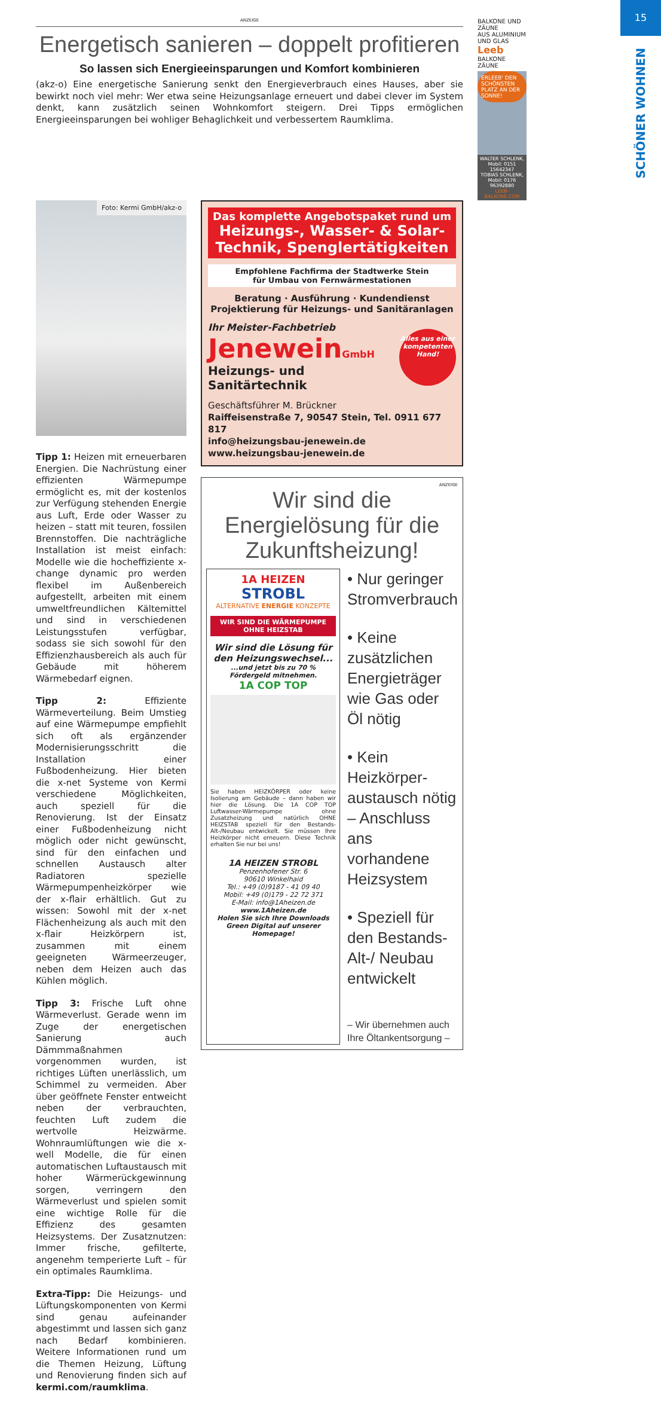15
SCHÖNER WOHNEN
ANZEIGE
Energetisch sanieren – doppelt profitieren
So lassen sich Energieeinsparungen und Komfort kombinieren
(akz-o) Eine energetische Sanierung senkt den Energieverbrauch eines Hauses, aber sie bewirkt noch viel mehr: Wer etwa seine Heizungsanlage erneuert und dabei clever im System denkt, kann zusätzlich seinen Wohnkomfort steigern. Drei Tipps ermöglichen Energieeinsparungen bei wohliger Behaglichkeit und verbessertem Raumklima.
BALKONE UND ZÄUNE
AUS ALUMINIUM UND GLAS Leeb BALKONE ZÄUNE
ERLEEB' DEN SCHÖNSTEN PLATZ AN DER SONNE!
WALTER SCHLENK, Mobil: 0151 15642347
TOBIAS SCHLENK, Mobil: 0176 96392880
LEEB-BALKONE.COM
Foto: Kermi GmbH/akz-o
Tipp 1: Heizen mit erneuerbaren Energien. Die Nachrüstung einer effizienten Wärmepumpe ermöglicht es, mit der kostenlos zur Verfügung stehenden Energie aus Luft, Erde oder Wasser zu heizen – statt mit teuren, fossilen Brennstoffen. Die nachträgliche Installation ist meist einfach: Modelle wie die hocheffiziente x-change dynamic pro werden flexibel im Außenbereich aufgestellt, arbeiten mit einem umweltfreundlichen Kältemittel und sind in verschiedenen Leistungsstufen verfügbar, sodass sie sich sowohl für den Effizienzhausbereich als auch für Gebäude mit höherem Wärmebedarf eignen.
Tipp 2: Effiziente Wärmeverteilung. Beim Umstieg auf eine Wärmepumpe empfiehlt sich oft als ergänzender Modernisierungsschritt die Installation einer Fußbodenheizung. Hier bieten die x-net Systeme von Kermi verschiedene Möglichkeiten, auch speziell für die Renovierung. Ist der Einsatz einer Fußbodenheizung nicht möglich oder nicht gewünscht, sind für den einfachen und schnellen Austausch alter Radiatoren spezielle Wärmepumpenheizkörper wie der x-flair erhältlich. Gut zu wissen: Sowohl mit der x-net Flächenheizung als auch mit den x-flair Heizkörpern ist, zusammen mit einem geeigneten Wärmeerzeuger, neben dem Heizen auch das Kühlen möglich.
Tipp 3: Frische Luft ohne Wärmeverlust. Gerade wenn im Zuge der energetischen Sanierung auch Dämmmaßnahmen vorgenommen wurden, ist richtiges Lüften unerlässlich, um Schimmel zu vermeiden. Aber über geöffnete Fenster entweicht neben der verbrauchten, feuchten Luft zudem die wertvolle Heizwärme. Wohnraumlüftungen wie die x-well Modelle, die für einen automatischen Luftaustausch mit hoher Wärmerückgewinnung sorgen, verringern den Wärmeverlust und spielen somit eine wichtige Rolle für die Effizienz des gesamten Heizsystems. Der Zusatznutzen: Immer frische, gefilterte, angenehm temperierte Luft – für ein optimales Raumklima.
Extra-Tipp: Die Heizungs- und Lüftungskomponenten von Kermi sind genau aufeinander abgestimmt und lassen sich ganz nach Bedarf kombinieren. Weitere Informationen rund um die Themen Heizung, Lüftung und Renovierung finden sich auf kermi.com/raumklima.
Das komplette Angebotspaket rund um
Heizungs-, Wasser- & Solar-Technik, Spenglertätigkeiten
Empfohlene Fachfirma der Stadtwerke Stein
für Umbau von Fernwärmestationen
Beratung · Ausführung · Kundendienst
Projektierung für Heizungs- und Sanitäranlagen
Ihr Meister-Fachbetrieb
JeneweinGmbH
Heizungs- und Sanitärtechnik
Alles aus einer kompetenten Hand!
Geschäftsführer M. Brückner
Raiffeisenstraße 7, 90547 Stein, Tel. 0911 677 817
info@heizungsbau-jenewein.de
www.heizungsbau-jenewein.de
ANZEIGE
Wir sind die Energielösung für die Zukunftsheizung!
1A HEIZEN
STROBL
ALTERNATIVE ENERGIE KONZEPTE
WIR SIND DIE WÄRMEPUMPE OHNE HEIZSTAB
Wir sind die Lösung für den Heizungswechsel...
...und jetzt bis zu 70 % Fördergeld mitnehmen.
1A COP TOP
Sie haben HEIZKÖRPER oder keine Isolierung am Gebäude – dann haben wir hier die Lösung. Die 1A COP TOP Luftwasser-Wärmepumpe ohne Zusatzheizung und natürlich OHNE HEIZSTAB speziell für den Bestands-Alt-/Neubau entwickelt. Sie müssen Ihre Heizkörper nicht erneuern. Diese Technik erhalten Sie nur bei uns!
1A HEIZEN STROBL
Penzenhofener Str. 6
90610 Winkelhaid
Tel.: +49 (0)9187 - 41 09 40
Mobil: +49 (0)179 - 22 72 371
E-Mail: info@1Aheizen.de
www.1Aheizen.de
Holen Sie sich Ihre Downloads Green Digital auf unserer Homepage!
• Nur geringer Stromverbrauch
• Keine zusätzlichen Energieträger wie Gas oder Öl nötig
• Kein Heizkörper-austausch nötig – Anschluss ans vorhandene Heizsystem
• Speziell für den Bestands-Alt-/ Neubau entwickelt
– Wir übernehmen auch Ihre Öltankentsorgung –